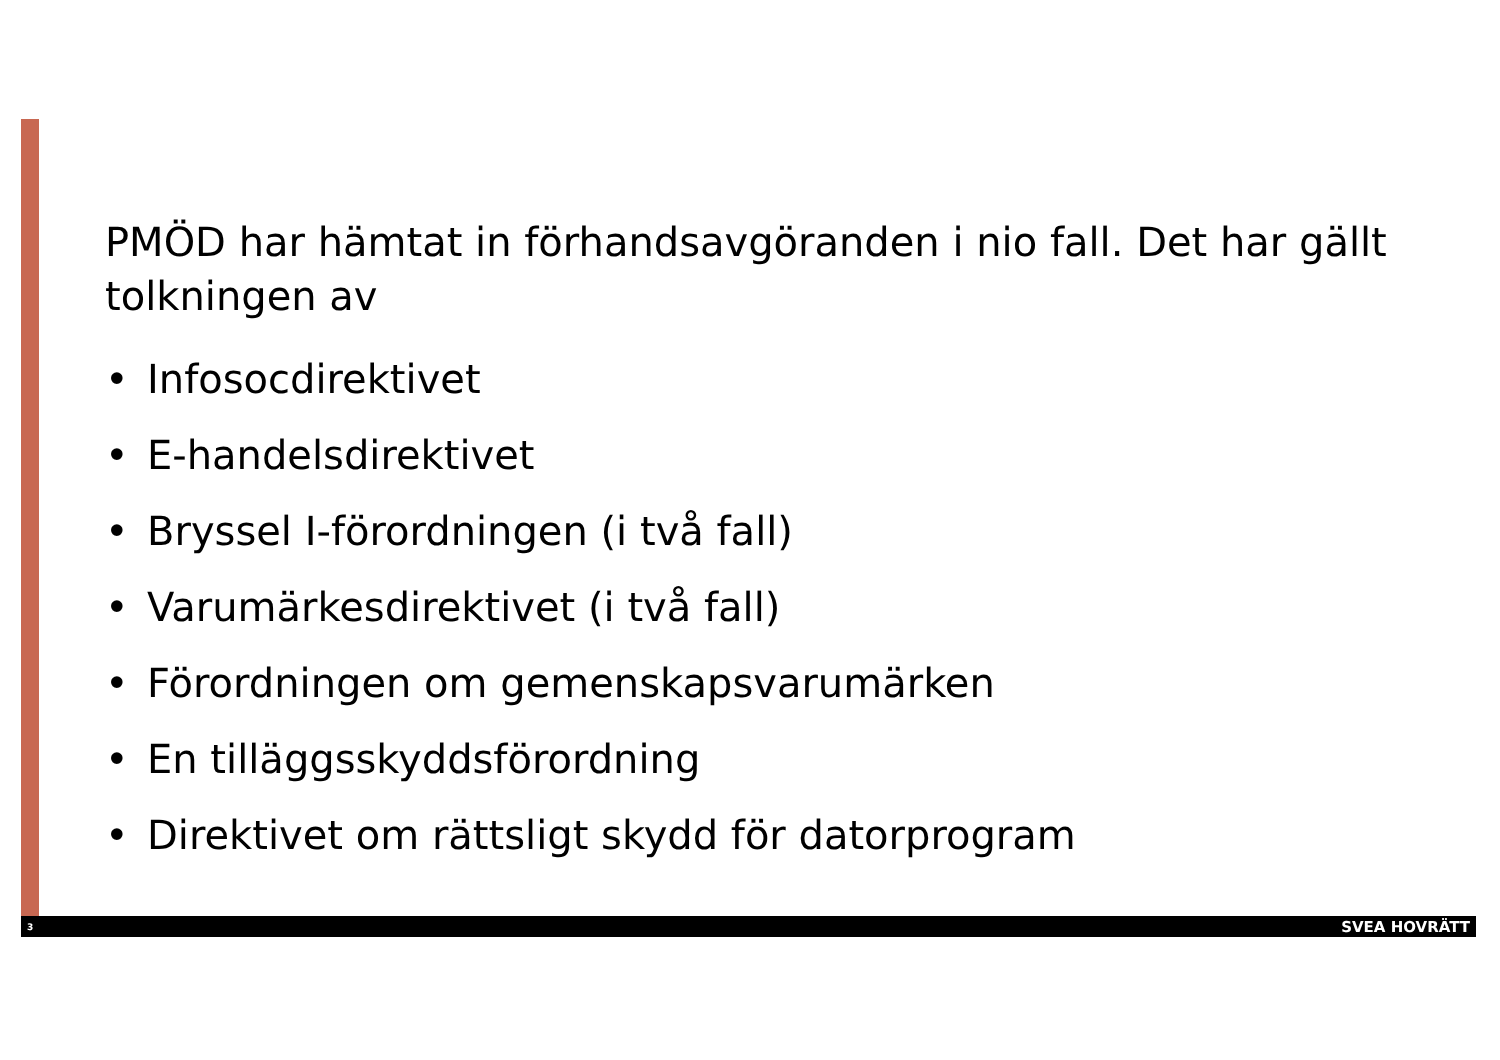PMÖD har hämtat in förhandsavgöranden i nio fall. Det har gällt tolkningen av
• Infosocdirektivet
• E-handelsdirektivet
• Bryssel I-förordningen (i två fall)
• Varumärkesdirektivet (i två fall)
• Förordningen om gemenskapsvarumärken
• En tilläggsskyddsförordning
• Direktivet om rättsligt skydd för datorprogram
3 SVEA HOVRÄTT